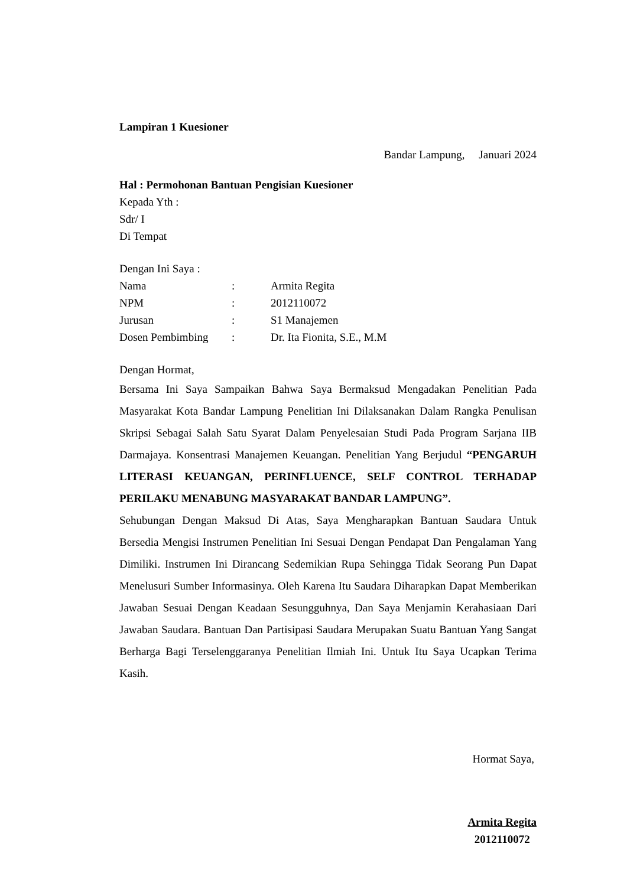Lampiran 1 Kuesioner
Bandar Lampung, Januari 2024
Hal : Permohonan Bantuan Pengisian Kuesioner
Kepada Yth :
Sdr/ I
Di Tempat
Dengan Ini Saya :
| Nama | : | Armita Regita |
| NPM | : | 2012110072 |
| Jurusan | : | S1 Manajemen |
| Dosen Pembimbing | : | Dr. Ita Fionita, S.E., M.M |
Dengan Hormat,
Bersama Ini Saya Sampaikan Bahwa Saya Bermaksud Mengadakan Penelitian Pada Masyarakat Kota Bandar Lampung Penelitian Ini Dilaksanakan Dalam Rangka Penulisan Skripsi Sebagai Salah Satu Syarat Dalam Penyelesaian Studi Pada Program Sarjana IIB Darmajaya. Konsentrasi Manajemen Keuangan. Penelitian Yang Berjudul “PENGARUH LITERASI KEUANGAN, PERINFLUENCE, SELF CONTROL TERHADAP PERILAKU MENABUNG MASYARAKAT BANDAR LAMPUNG”.
Sehubungan Dengan Maksud Di Atas, Saya Mengharapkan Bantuan Saudara Untuk Bersedia Mengisi Instrumen Penelitian Ini Sesuai Dengan Pendapat Dan Pengalaman Yang Dimiliki. Instrumen Ini Dirancang Sedemikian Rupa Sehingga Tidak Seorang Pun Dapat Menelusuri Sumber Informasinya. Oleh Karena Itu Saudara Diharapkan Dapat Memberikan Jawaban Sesuai Dengan Keadaan Sesungguhnya, Dan Saya Menjamin Kerahasiaan Dari Jawaban Saudara. Bantuan Dan Partisipasi Saudara Merupakan Suatu Bantuan Yang Sangat Berharga Bagi Terselenggaranya Penelitian Ilmiah Ini. Untuk Itu Saya Ucapkan Terima Kasih.
Hormat Saya,
Armita Regita
2012110072